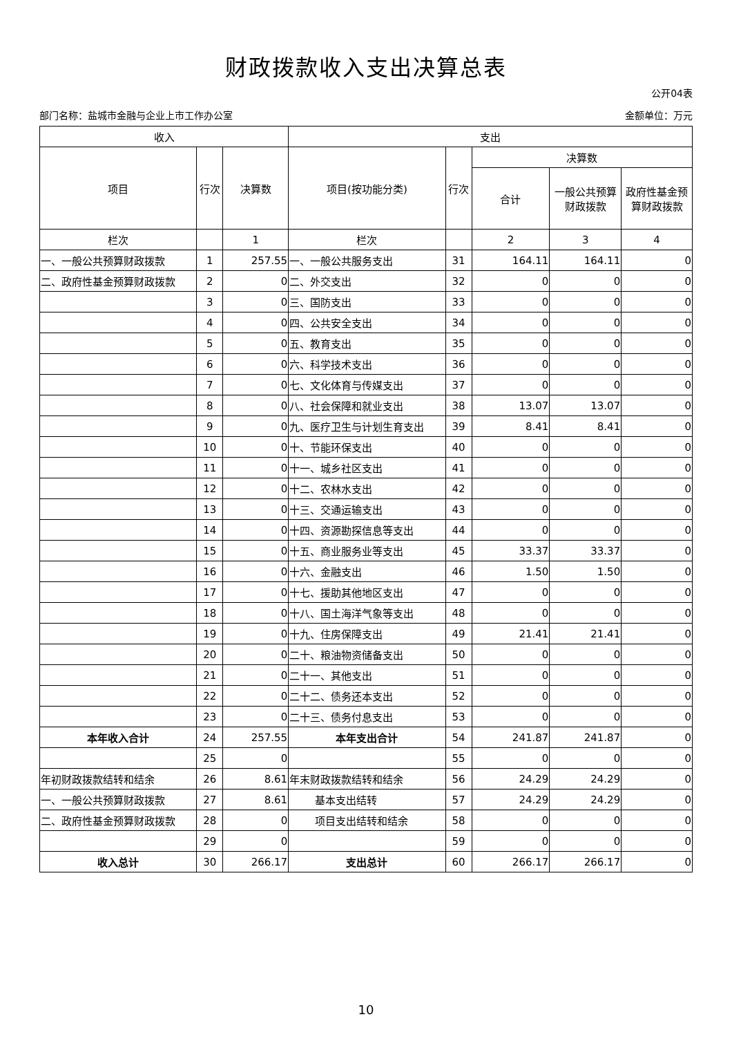财政拨款收入支出决算总表
公开04表
部门名称：盐城市金融与企业上市工作办公室 金额单位：万元
| 收入 | | | 支出 | | | | |
| --- | --- | --- | --- | --- | --- | --- | --- |
| 项目 | 行次 | 决算数 | 项目(按功能分类) | 行次 | 决算数 | | |
| | | | | | 合计 | 一般公共预算财政拨款 | 政府性基金预算财政拨款 |
| 栏次 | | 1 | 栏次 | | 2 | 3 | 4 |
| 一、一般公共预算财政拨款 | 1 | 257.55 | 一、一般公共服务支出 | 31 | 164.11 | 164.11 | 0 |
| 二、政府性基金预算财政拨款 | 2 | 0 | 二、外交支出 | 32 | 0 | 0 | 0 |
| | 3 | 0 | 三、国防支出 | 33 | 0 | 0 | 0 |
| | 4 | 0 | 四、公共安全支出 | 34 | 0 | 0 | 0 |
| | 5 | 0 | 五、教育支出 | 35 | 0 | 0 | 0 |
| | 6 | 0 | 六、科学技术支出 | 36 | 0 | 0 | 0 |
| | 7 | 0 | 七、文化体育与传媒支出 | 37 | 0 | 0 | 0 |
| | 8 | 0 | 八、社会保障和就业支出 | 38 | 13.07 | 13.07 | 0 |
| | 9 | 0 | 九、医疗卫生与计划生育支出 | 39 | 8.41 | 8.41 | 0 |
| | 10 | 0 | 十、节能环保支出 | 40 | 0 | 0 | 0 |
| | 11 | 0 | 十一、城乡社区支出 | 41 | 0 | 0 | 0 |
| | 12 | 0 | 十二、农林水支出 | 42 | 0 | 0 | 0 |
| | 13 | 0 | 十三、交通运输支出 | 43 | 0 | 0 | 0 |
| | 14 | 0 | 十四、资源勘探信息等支出 | 44 | 0 | 0 | 0 |
| | 15 | 0 | 十五、商业服务业等支出 | 45 | 33.37 | 33.37 | 0 |
| | 16 | 0 | 十六、金融支出 | 46 | 1.50 | 1.50 | 0 |
| | 17 | 0 | 十七、援助其他地区支出 | 47 | 0 | 0 | 0 |
| | 18 | 0 | 十八、国土海洋气象等支出 | 48 | 0 | 0 | 0 |
| | 19 | 0 | 十九、住房保障支出 | 49 | 21.41 | 21.41 | 0 |
| | 20 | 0 | 二十、粮油物资储备支出 | 50 | 0 | 0 | 0 |
| | 21 | 0 | 二十一、其他支出 | 51 | 0 | 0 | 0 |
| | 22 | 0 | 二十二、债务还本支出 | 52 | 0 | 0 | 0 |
| | 23 | 0 | 二十三、债务付息支出 | 53 | 0 | 0 | 0 |
| 本年收入合计 | 24 | 257.55 | 本年支出合计 | 54 | 241.87 | 241.87 | 0 |
| | 25 | 0 | | 55 | 0 | 0 | 0 |
| 年初财政拨款结转和结余 | 26 | 8.61 | 年末财政拨款结转和结余 | 56 | 24.29 | 24.29 | 0 |
| 一、一般公共预算财政拨款 | 27 | 8.61 | 基本支出结转 | 57 | 24.29 | 24.29 | 0 |
| 二、政府性基金预算财政拨款 | 28 | 0 | 项目支出结转和结余 | 58 | 0 | 0 | 0 |
| | 29 | 0 | | 59 | 0 | 0 | 0 |
| 收入总计 | 30 | 266.17 | 支出总计 | 60 | 266.17 | 266.17 | 0 |
10